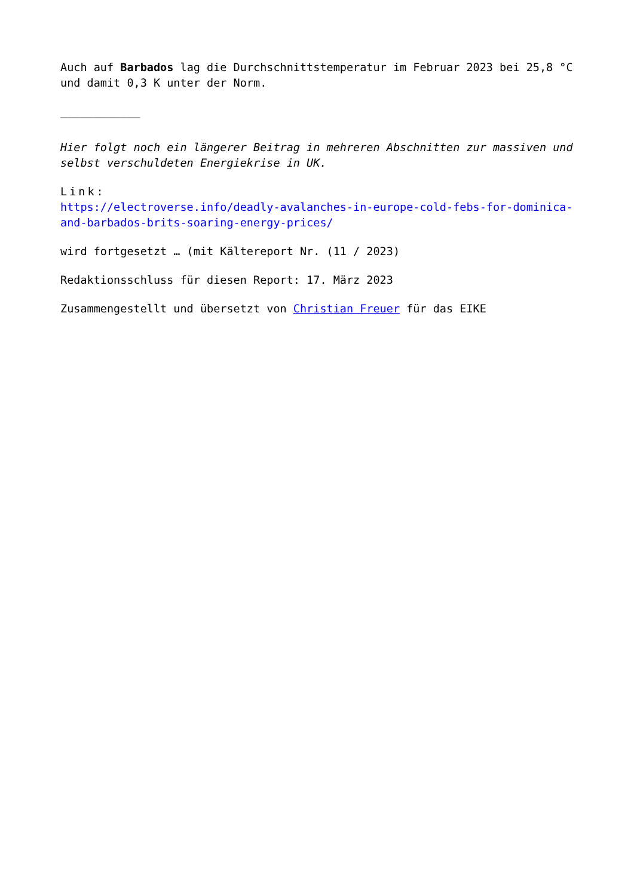Auch auf Barbados lag die Durchschnittstemperatur im Februar 2023 bei 25,8 °C und damit 0,3 K unter der Norm.
____________
Hier folgt noch ein längerer Beitrag in mehreren Abschnitten zur massiven und selbst verschuldeten Energiekrise in UK.
Link:
https://electroverse.info/deadly-avalanches-in-europe-cold-febs-for-dominica-and-barbados-brits-soaring-energy-prices/
wird fortgesetzt … (mit Kältereport Nr. (11 / 2023)
Redaktionsschluss für diesen Report: 17. März 2023
Zusammengestellt und übersetzt von Christian Freuer für das EIKE